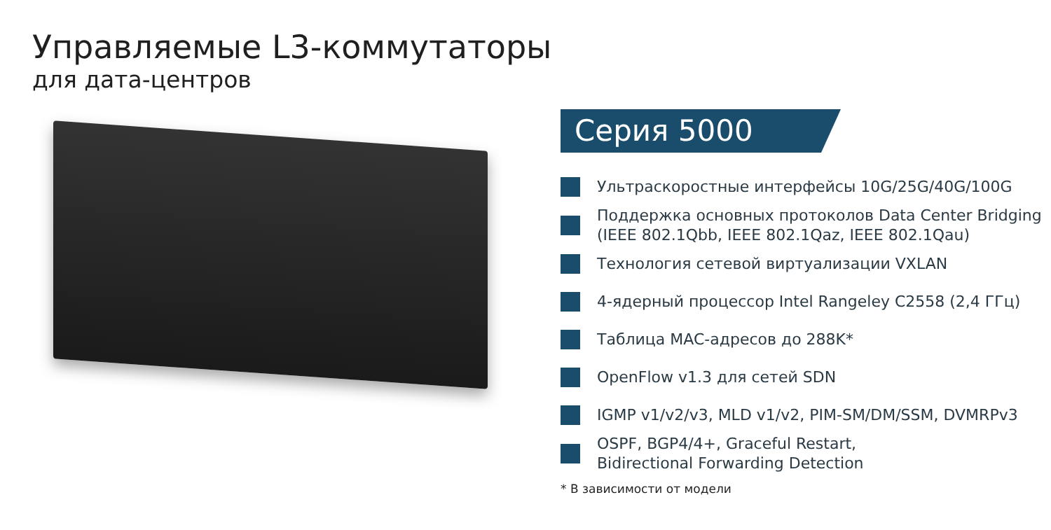Управляемые L3-коммутаторы
для дата-центров
Серия 5000
Ультраскоростные интерфейсы 10G/25G/40G/100G
Поддержка основных протоколов Data Center Bridging
(IEEE 802.1Qbb, IEEE 802.1Qaz, IEEE 802.1Qau)
Технология сетевой виртуализации VXLAN
4-ядерный процессор Intel Rangeley C2558 (2,4 ГГц)
Таблица MAC-адресов до 288K*
OpenFlow v1.3 для сетей SDN
IGMP v1/v2/v3, MLD v1/v2, PIM-SM/DM/SSM, DVMRPv3
OSPF, BGP4/4+, Graceful Restart,
Bidirectional Forwarding Detection
* В зависимости от модели